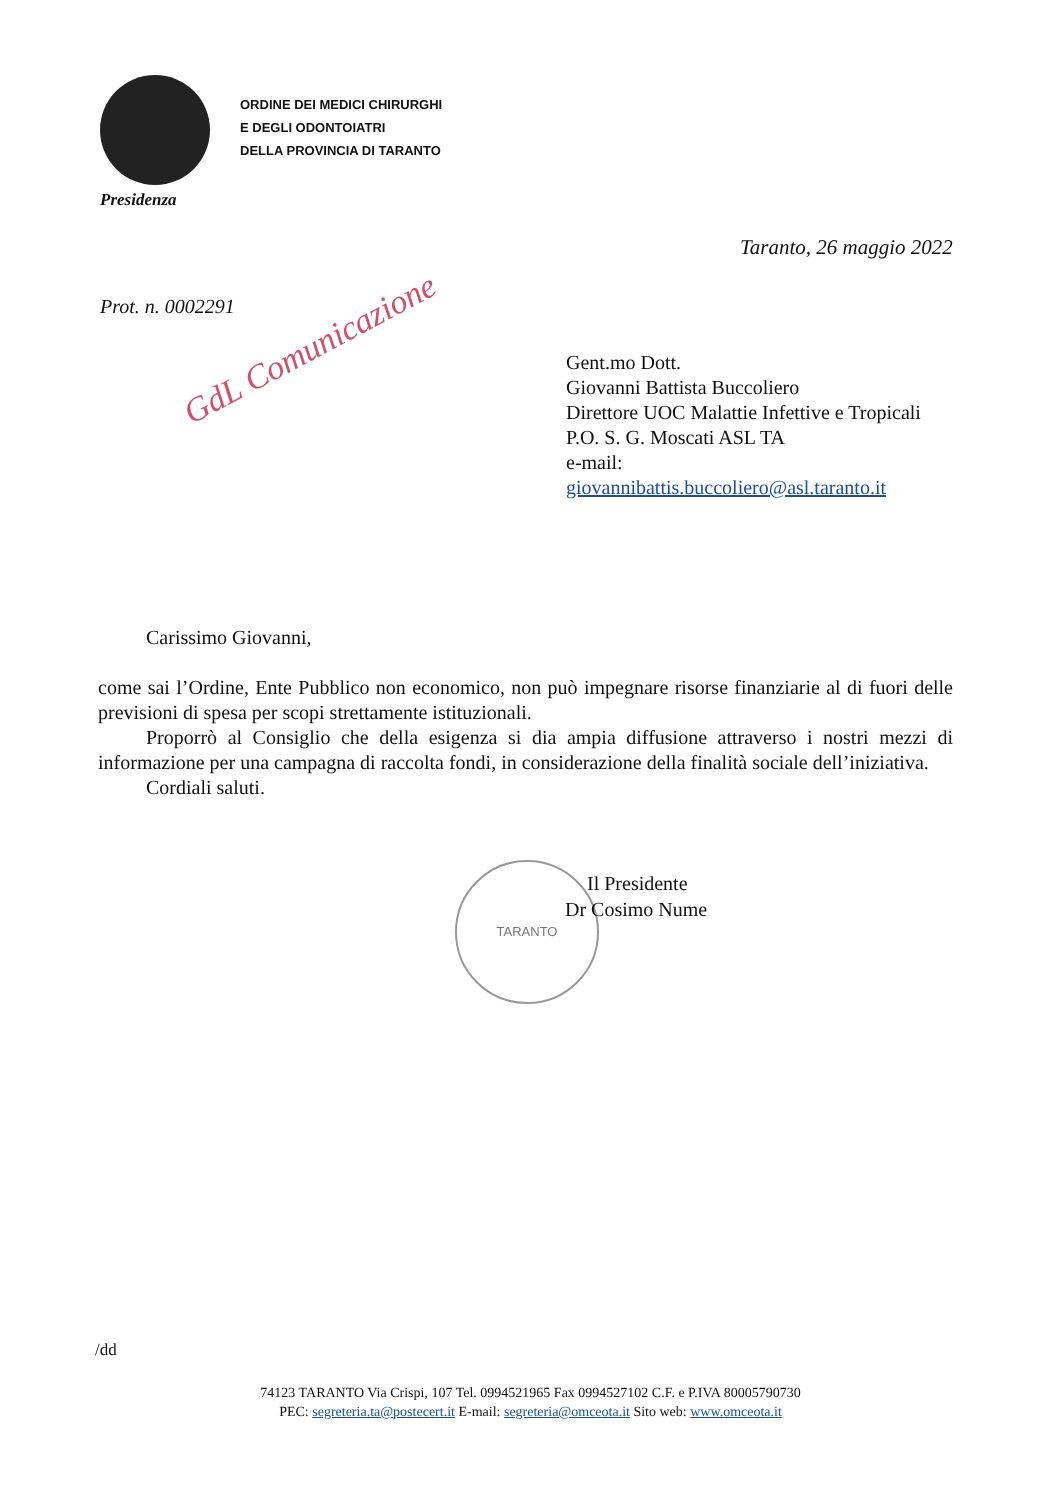ORDINE DEI MEDICI CHIRURGHI
E DEGLI ODONTOIATRI
DELLA PROVINCIA DI TARANTO
Presidenza
Taranto, 26 maggio 2022
Prot. n. 0002291
GdL Comunicazione
Gent.mo Dott.
Giovanni Battista Buccoliero
Direttore UOC Malattie Infettive e Tropicali
P.O. S. G. Moscati ASL TA
e-mail:
giovannibattis.buccoliero@asl.taranto.it
Carissimo Giovanni,
come sai l’Ordine, Ente Pubblico non economico, non può impegnare risorse finanziarie al di fuori delle previsioni di spesa per scopi strettamente istituzionali.
Proporrò al Consiglio che della esigenza si dia ampia diffusione attraverso i nostri mezzi di informazione per una campagna di raccolta fondi, in considerazione della finalità sociale dell’iniziativa.
Cordiali saluti.
TARANTO
Il Presidente
Dr Cosimo Nume
/dd
74123 TARANTO Via Crispi, 107 Tel. 0994521965 Fax 0994527102 C.F. e P.IVA 80005790730
PEC: segreteria.ta@postecert.it E-mail: segreteria@omceota.it Sito web: www.omceota.it